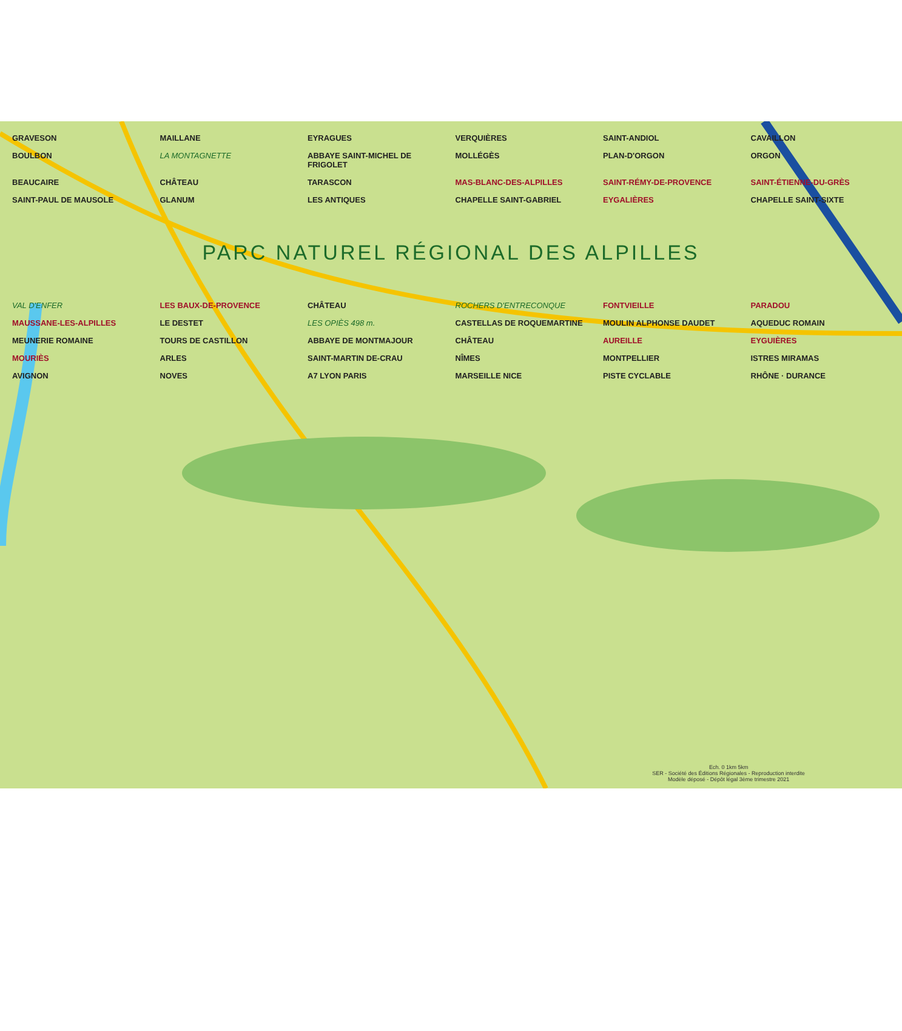GRAVESON
MAILLANE
EYRAGUES
VERQUIÈRES
SAINT-ANDIOL
CAVAILLON
BOULBON
LA MONTAGNETTE
ABBAYE SAINT-MICHEL DE FRIGOLET
MOLLÉGÈS
PLAN-D'ORGON
ORGON
BEAUCAIRE
CHÂTEAU
TARASCON
MAS-BLANC-DES-ALPILLES
SAINT-RÉMY-DE-PROVENCE
SAINT-ÉTIENNE-DU-GRÈS
SAINT-PAUL DE MAUSOLE
GLANUM
LES ANTIQUES
CHAPELLE SAINT-GABRIEL
EYGALIÈRES
CHAPELLE SAINT-SIXTE
PARC NATUREL RÉGIONAL DES ALPILLES
VAL D'ENFER
LES BAUX-DE-PROVENCE
CHÂTEAU
ROCHERS D'ENTRECONQUE
FONTVIEILLE
PARADOU
MAUSSANE-LES-ALPILLES
LE DESTET
LES OPIÈS 498 m.
CASTELLAS DE ROQUEMARTINE
MOULIN ALPHONSE DAUDET
AQUEDUC ROMAIN
MEUNERIE ROMAINE
TOURS DE CASTILLON
ABBAYE DE MONTMAJOUR
CHÂTEAU
AUREILLE
EYGUIÈRES
MOURIÈS
ARLES
SAINT-MARTIN DE-CRAU
NÎMES
MONTPELLIER
ISTRES MIRAMAS
AVIGNON
NOVES
A7 LYON PARIS
MARSEILLE NICE
PISTE CYCLABLE
RHÔNE · DURANCE
Ech. 0 1km 5km
SER - Société des Éditions Régionales - Reproduction interdite
Modèle déposé - Dépôt légal 3ème trimestre 2021